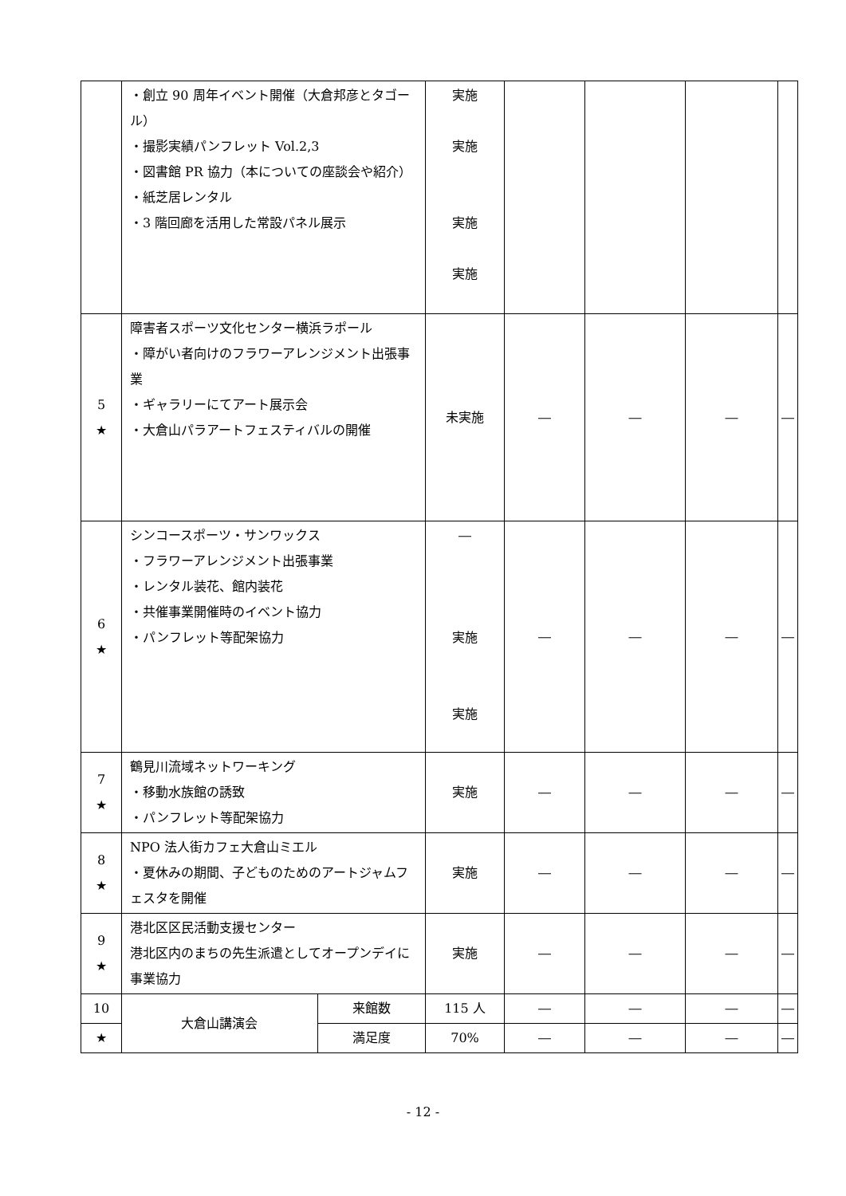| | ・創立 90 周年イベント開催（大倉邦彦とタゴール） ・撮影実績パンフレット Vol.2,3 ・図書館 PR 協力（本についての座談会や紹介） ・紙芝居レンタル ・3 階回廊を活用した常設パネル展示 | | 実施 実施 実施 実施 | | | | |
| 5 ★ | 障害者スポーツ文化センター横浜ラポール ・障がい者向けのフラワーアレンジメント出張事業 ・ギャラリーにてアート展示会 ・大倉山パラアートフェスティバルの開催 | | 未実施 | ― | ― | ― | ― |
| 6 ★ | シンコースポーツ・サンワックス ・フラワーアレンジメント出張事業 ・レンタル装花、館内装花 ・共催事業開催時のイベント協力 ・パンフレット等配架協力 | | ― 実施 実施 | ― | ― | ― | ― |
| 7 ★ | 鶴見川流域ネットワーキング ・移動水族館の誘致 ・パンフレット等配架協力 | | 実施 | ― | ― | ― | ― |
| 8 ★ | NPO 法人街カフェ大倉山ミエル ・夏休みの期間、子どものためのアートジャムフェスタを開催 | | 実施 | ― | ― | ― | ― |
| 9 ★ | 港北区区民活動支援センター 港北区内のまちの先生派遣としてオープンデイに事業協力 | | 実施 | ― | ― | ― | ― |
| 10 | 大倉山講演会 | 来館数 | 115 人 | ― | ― | ― | ― |
| ★ | | 満足度 | 70% | ― | ― | ― | ― |
- 12 -